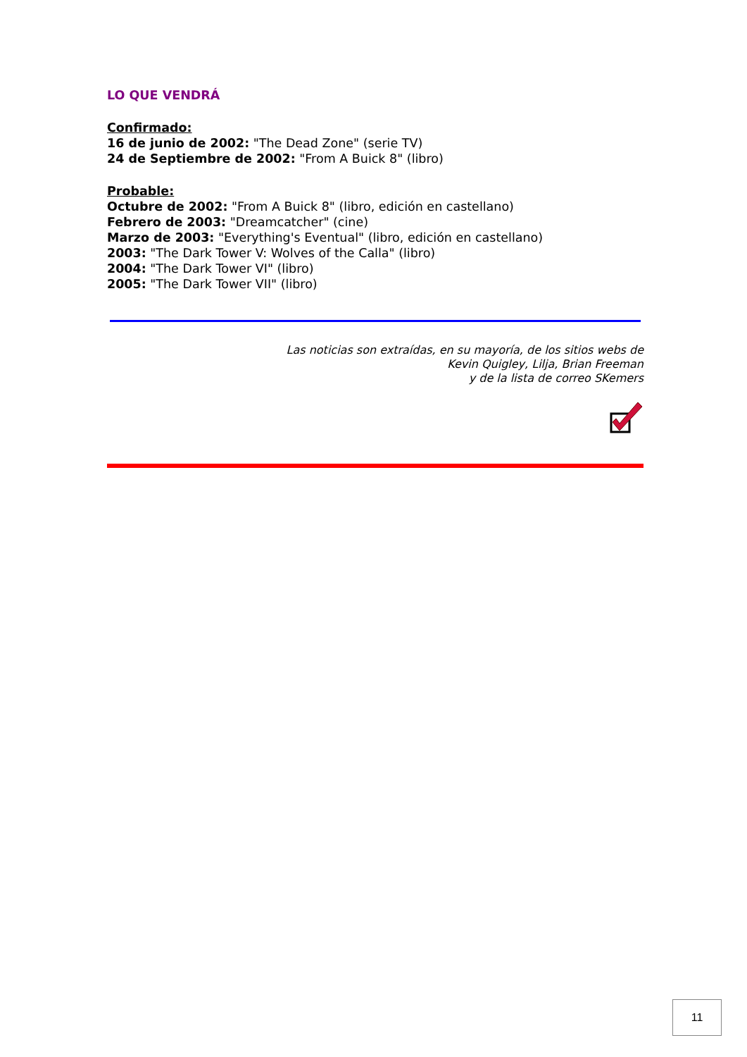LO QUE VENDRÁ
Confirmado:
16 de junio de 2002: "The Dead Zone" (serie TV)
24 de Septiembre de 2002: "From A Buick 8" (libro)
Probable:
Octubre de 2002: "From A Buick 8" (libro, edición en castellano)
Febrero de 2003: "Dreamcatcher" (cine)
Marzo de 2003: "Everything's Eventual" (libro, edición en castellano)
2003: "The Dark Tower V: Wolves of the Calla" (libro)
2004: "The Dark Tower VI" (libro)
2005: "The Dark Tower VII" (libro)
Las noticias son extraídas, en su mayoría, de los sitios webs de
Kevin Quigley, Lilja, Brian Freeman
y de la lista de correo SKemers
11